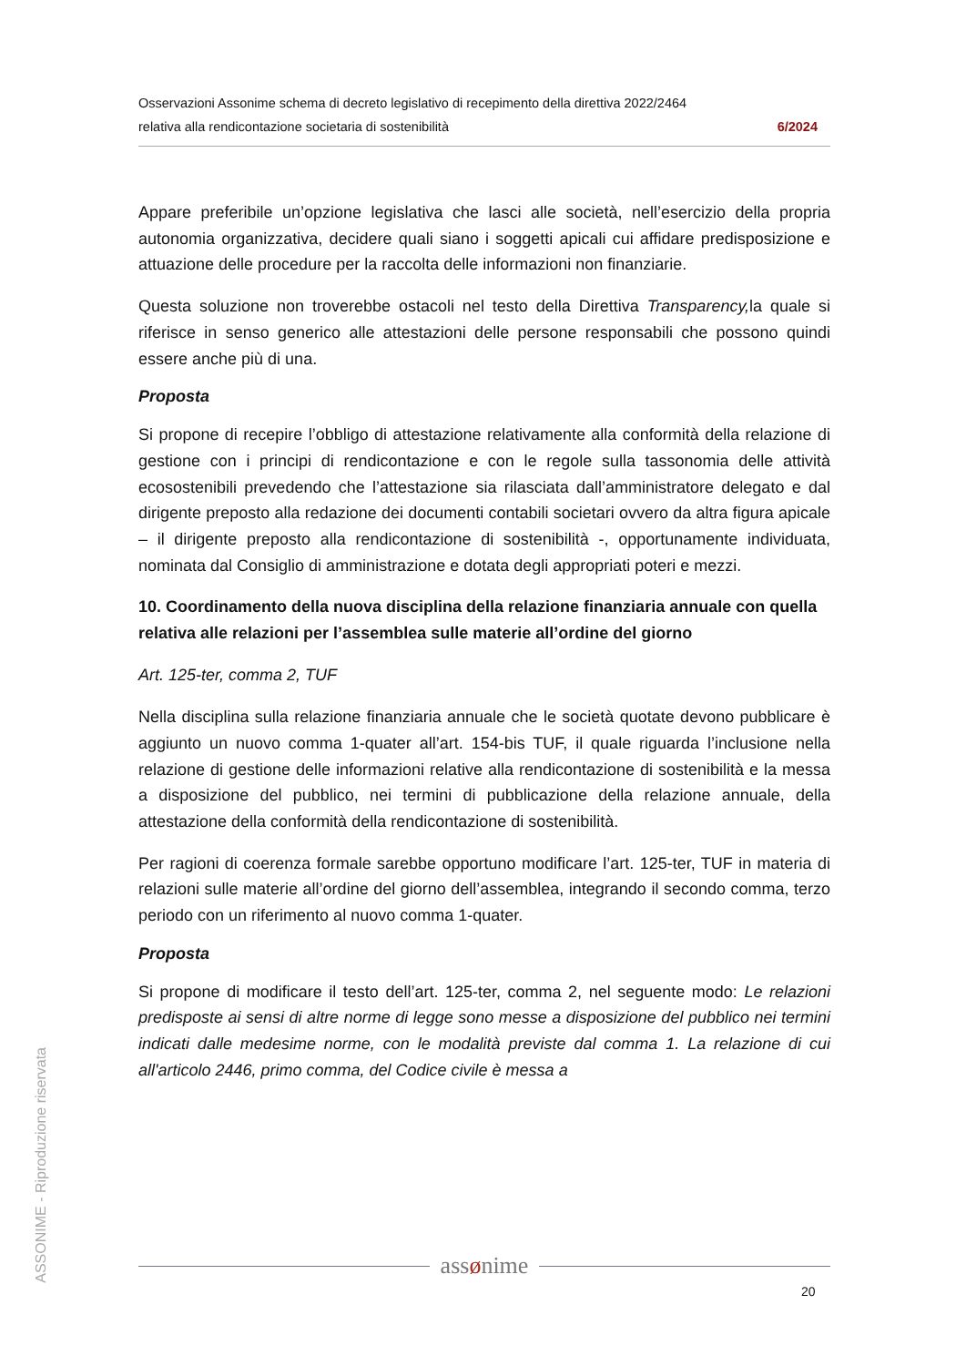Osservazioni Assonime schema di decreto legislativo di recepimento della direttiva 2022/2464
relativa alla rendicontazione societaria di sostenibilità 6/2024
Appare preferibile un’opzione legislativa che lasci alle società, nell’esercizio della propria autonomia organizzativa, decidere quali siano i soggetti apicali cui affidare predisposizione e attuazione delle procedure per la raccolta delle informazioni non finanziarie.
Questa soluzione non troverebbe ostacoli nel testo della Direttiva Transparency, la quale si riferisce in senso generico alle attestazioni delle persone responsabili che possono quindi essere anche più di una.
Proposta
Si propone di recepire l’obbligo di attestazione relativamente alla conformità della relazione di gestione con i principi di rendicontazione e con le regole sulla tassonomia delle attività ecosostenibili prevedendo che l’attestazione sia rilasciata dall’amministratore delegato e dal dirigente preposto alla redazione dei documenti contabili societari ovvero da altra figura apicale – il dirigente preposto alla rendicontazione di sostenibilità -, opportunamente individuata, nominata dal Consiglio di amministrazione e dotata degli appropriati poteri e mezzi.
10. Coordinamento della nuova disciplina della relazione finanziaria annuale con quella relativa alle relazioni per l’assemblea sulle materie all’ordine del giorno
Art. 125-ter, comma 2, TUF
Nella disciplina sulla relazione finanziaria annuale che le società quotate devono pubblicare è aggiunto un nuovo comma 1-quater all’art. 154-bis TUF, il quale riguarda l’inclusione nella relazione di gestione delle informazioni relative alla rendicontazione di sostenibilità e la messa a disposizione del pubblico, nei termini di pubblicazione della relazione annuale, della attestazione della conformità della rendicontazione di sostenibilità.
Per ragioni di coerenza formale sarebbe opportuno modificare l’art. 125-ter, TUF in materia di relazioni sulle materie all’ordine del giorno dell’assemblea, integrando il secondo comma, terzo periodo con un riferimento al nuovo comma 1-quater.
Proposta
Si propone di modificare il testo dell’art. 125-ter, comma 2, nel seguente modo: Le relazioni predisposte ai sensi di altre norme di legge sono messe a disposizione del pubblico nei termini indicati dalle medesime norme, con le modalità previste dal comma 1. La relazione di cui all'articolo 2446, primo comma, del Codice civile è messa a
ASSONIME - Riproduzione riservata
assønime
20